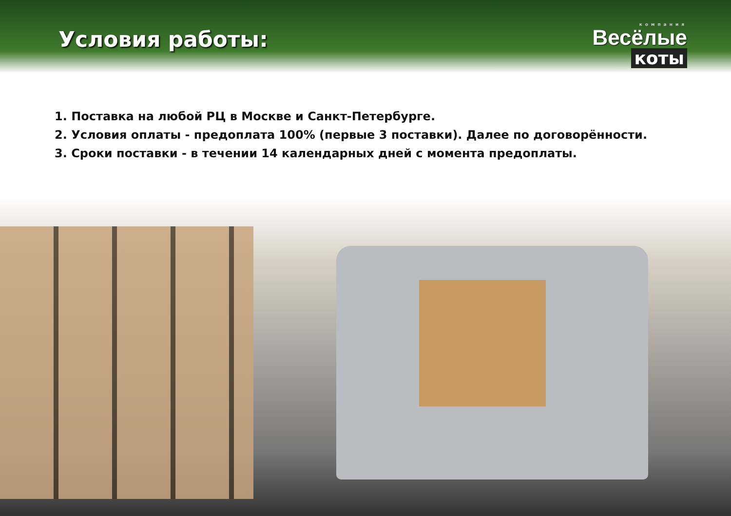Условия работы:
компания
Весёлые
коты
1. Поставка на любой РЦ в Москве и Санкт-Петербурге.
2. Условия оплаты - предоплата 100% (первые 3 поставки). Далее по договорённости.
3. Сроки поставки - в течении 14 календарных дней с момента предоплаты.